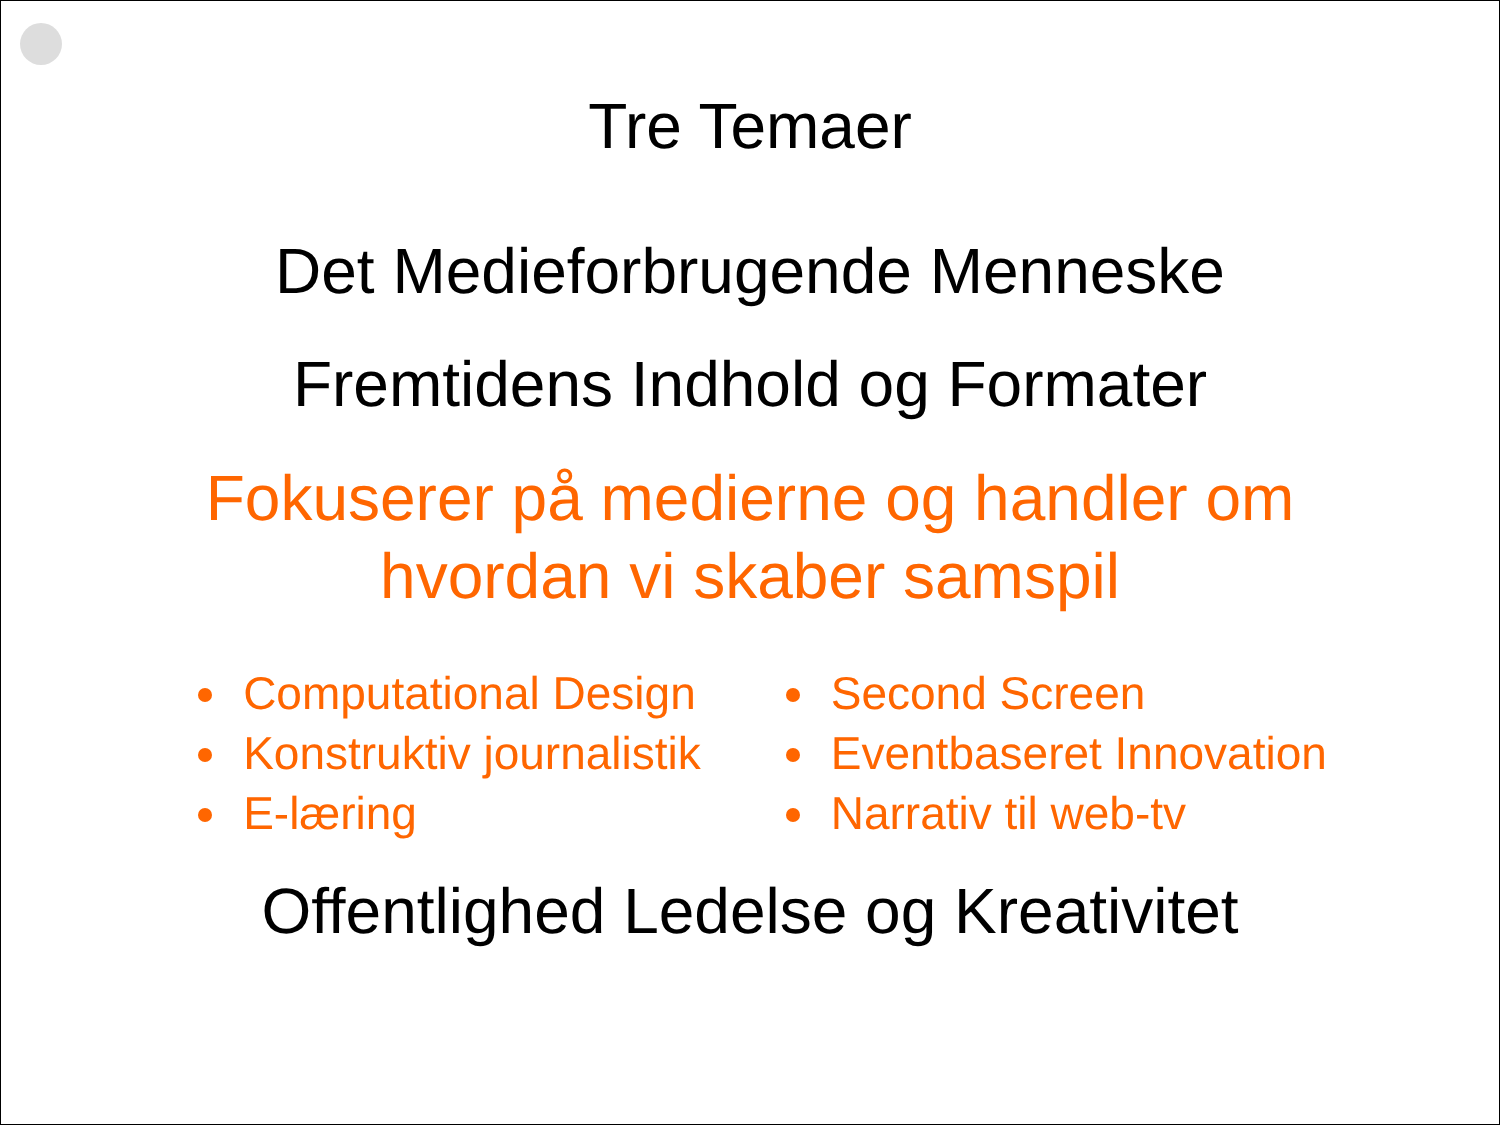Tre Temaer
Det Medieforbrugende Menneske
Fremtidens Indhold og Formater
Fokuserer på medierne og handler om
hvordan vi skaber samspil
Computational Design
Konstruktiv journalistik
E-læring
Second Screen
Eventbaseret Innovation
Narrativ til web-tv
Offentlighed Ledelse og Kreativitet